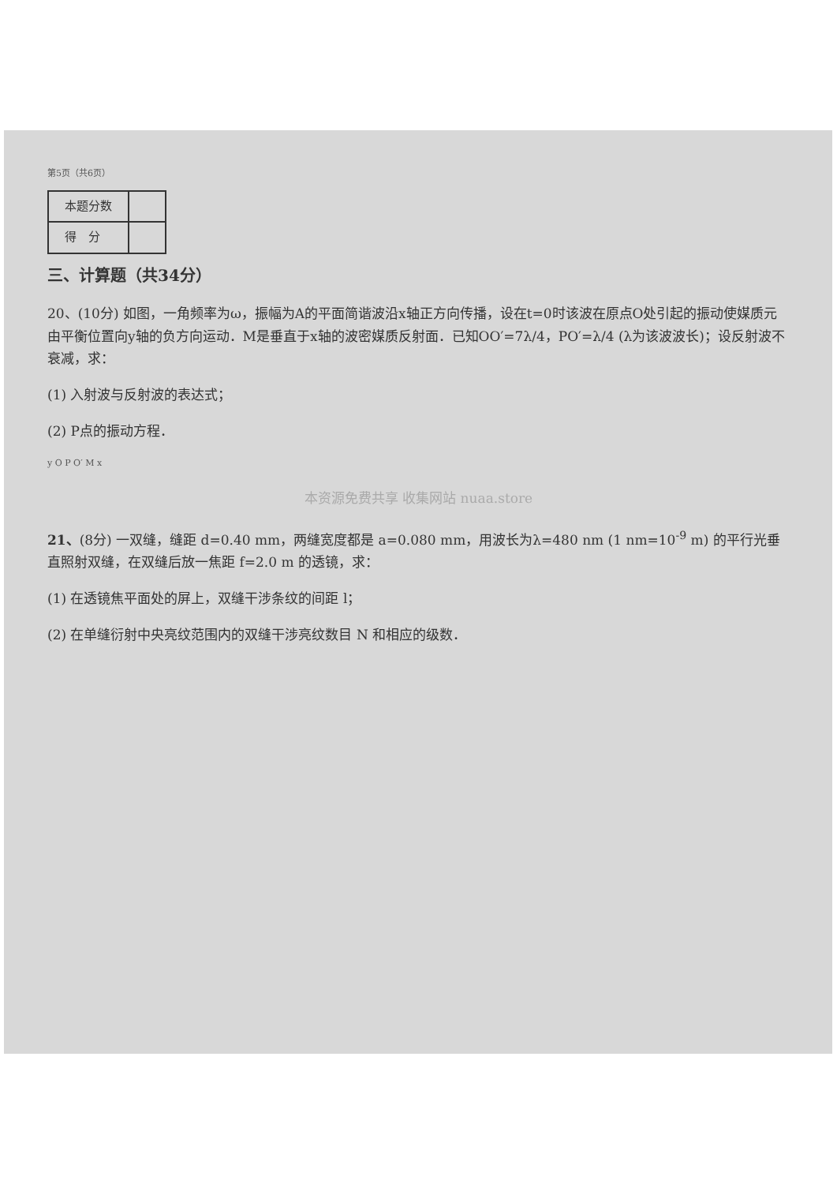第5页（共6页）
| 本题分数 | |
| 得 分 | |
三、计算题（共34分）
20、(10分) 如图，一角频率为ω，振幅为A的平面简谐波沿x轴正方向传播，设在t=0时该波在原点O处引起的振动使媒质元由平衡位置向y轴的负方向运动．M是垂直于x轴的波密媒质反射面．已知OO′=7λ/4，PO′=λ/4 (λ为该波波长)；设反射波不衰减，求：
(1) 入射波与反射波的表达式；
(2) P点的振动方程．
y O P O′ M x
本资源免费共享 收集网站 nuaa.store
21、(8分) 一双缝，缝距 d=0.40 mm，两缝宽度都是 a=0.080 mm，用波长为λ=480 nm (1 nm=10<sup>-9</sup> m) 的平行光垂直照射双缝，在双缝后放一焦距 f=2.0 m 的透镜，求：
(1) 在透镜焦平面处的屏上，双缝干涉条纹的间距 l；
(2) 在单缝衍射中央亮纹范围内的双缝干涉亮纹数目 N 和相应的级数．